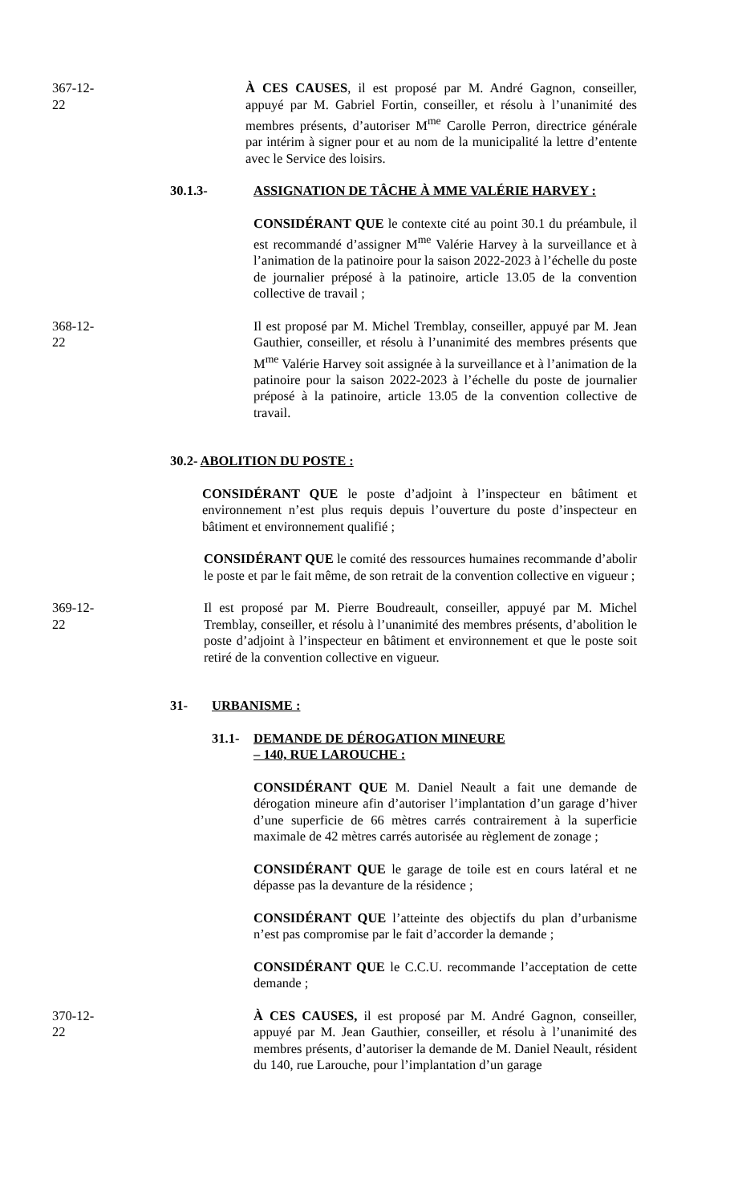367-12-22
À CES CAUSES, il est proposé par M. André Gagnon, conseiller, appuyé par M. Gabriel Fortin, conseiller, et résolu à l’unanimité des membres présents, d’autoriser M<sup>me</sup> Carolle Perron, directrice générale par intérim à signer pour et au nom de la municipalité la lettre d’entente avec le Service des loisirs.
30.1.3- ASSIGNATION DE TÂCHE À MME VALÉRIE HARVEY :
CONSIDÉRANT QUE le contexte cité au point 30.1 du préambule, il est recommandé d’assigner M<sup>me</sup> Valérie Harvey à la surveillance et à l’animation de la patinoire pour la saison 2022-2023 à l’échelle du poste de journalier préposé à la patinoire, article 13.05 de la convention collective de travail ;
368-12-22
Il est proposé par M. Michel Tremblay, conseiller, appuyé par M. Jean Gauthier, conseiller, et résolu à l’unanimité des membres présents que M<sup>me</sup> Valérie Harvey soit assignée à la surveillance et à l’animation de la patinoire pour la saison 2022-2023 à l’échelle du poste de journalier préposé à la patinoire, article 13.05 de la convention collective de travail.
30.2- ABOLITION DU POSTE :
CONSIDÉRANT QUE le poste d’adjoint à l’inspecteur en bâtiment et environnement n’est plus requis depuis l’ouverture du poste d’inspecteur en bâtiment et environnement qualifié ;
CONSIDÉRANT QUE le comité des ressources humaines recommande d’abolir le poste et par le fait même, de son retrait de la convention collective en vigueur ;
369-12-22
Il est proposé par M. Pierre Boudreault, conseiller, appuyé par M. Michel Tremblay, conseiller, et résolu à l’unanimité des membres présents, d’abolition le poste d’adjoint à l’inspecteur en bâtiment et environnement et que le poste soit retiré de la convention collective en vigueur.
31- URBANISME :
31.1- DEMANDE DE DÉROGATION MINEURE
– 140, RUE LAROUCHE :
CONSIDÉRANT QUE M. Daniel Neault a fait une demande de dérogation mineure afin d’autoriser l’implantation d’un garage d’hiver d’une superficie de 66 mètres carrés contrairement à la superficie maximale de 42 mètres carrés autorisée au règlement de zonage ;
CONSIDÉRANT QUE le garage de toile est en cours latéral et ne dépasse pas la devanture de la résidence ;
CONSIDÉRANT QUE l’atteinte des objectifs du plan d’urbanisme n’est pas compromise par le fait d’accorder la demande ;
CONSIDÉRANT QUE le C.C.U. recommande l’acceptation de cette demande ;
370-12-22
À CES CAUSES, il est proposé par M. André Gagnon, conseiller, appuyé par M. Jean Gauthier, conseiller, et résolu à l’unanimité des membres présents, d’autoriser la demande de M. Daniel Neault, résident du 140, rue Larouche, pour l’implantation d’un garage